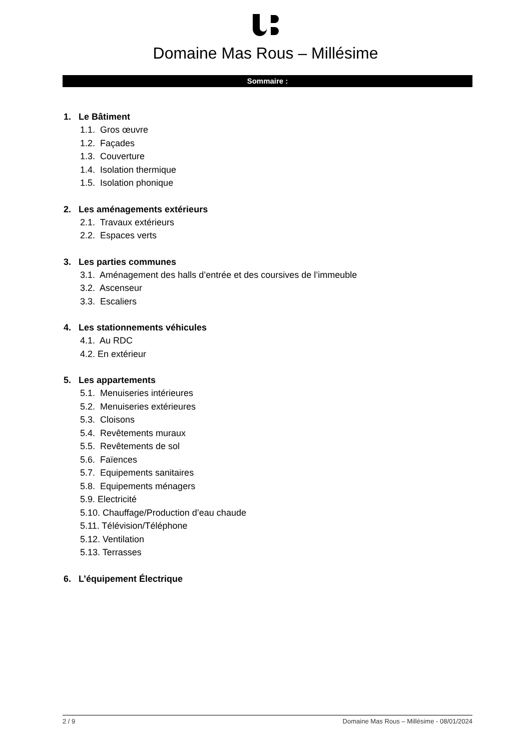Domaine Mas Rous – Millésime
Sommaire :
1. Le Bâtiment
1.1. Gros œuvre
1.2. Façades
1.3. Couverture
1.4. Isolation thermique
1.5. Isolation phonique
2. Les aménagements extérieurs
2.1. Travaux extérieurs
2.2. Espaces verts
3. Les parties communes
3.1. Aménagement des halls d’entrée et des coursives de l’immeuble
3.2. Ascenseur
3.3. Escaliers
4. Les stationnements véhicules
4.1. Au RDC
4.2. En extérieur
5. Les appartements
5.1. Menuiseries intérieures
5.2. Menuiseries extérieures
5.3. Cloisons
5.4. Revêtements muraux
5.5. Revêtements de sol
5.6. Faïences
5.7. Equipements sanitaires
5.8. Equipements ménagers
5.9. Electricité
5.10. Chauffage/Production d’eau chaude
5.11. Télévision/Téléphone
5.12. Ventilation
5.13. Terrasses
6. L’équipement Électrique
2 / 9 Domaine Mas Rous – Millésime - 08/01/2024